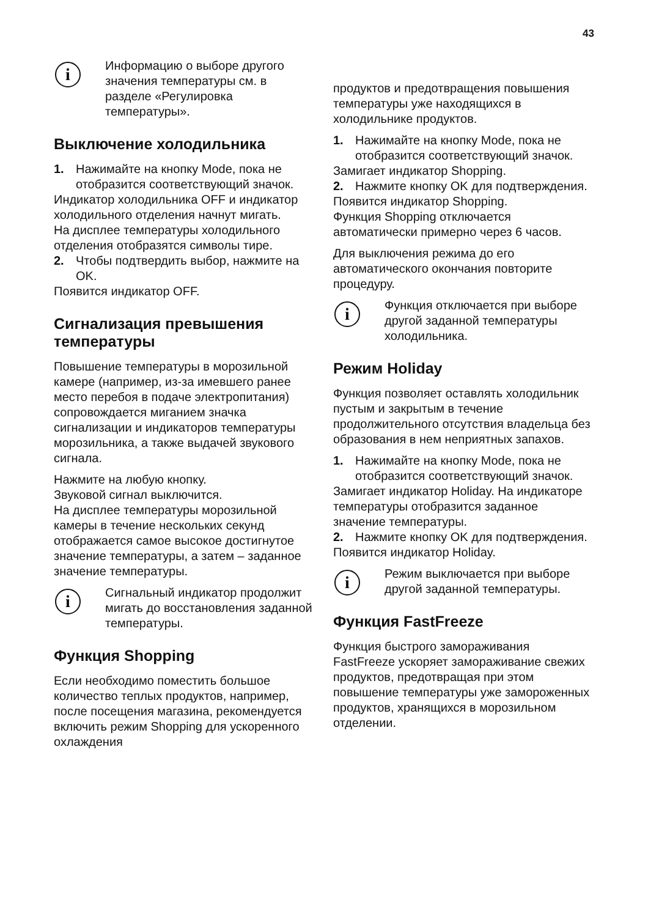43
i
Информацию о выборе другого значения температуры см. в разделе «Регулировка температуры».
Выключение холодильника
1. Нажимайте на кнопку Mode, пока не отобразится соответствующий значок.
Индикатор холодильника OFF и индикатор холодильного отделения начнут мигать.
На дисплее температуры холодильного отделения отобразятся символы тире.
2. Чтобы подтвердить выбор, нажмите на OK.
Появится индикатор OFF.
Сигнализация превышения температуры
Повышение температуры в морозильной камере (например, из-за имевшего ранее место перебоя в подаче электропитания) сопровождается миганием значка сигнализации и индикаторов температуры морозильника, а также выдачей звукового сигнала.
Нажмите на любую кнопку.
Звуковой сигнал выключится.
На дисплее температуры морозильной камеры в течение нескольких секунд отображается самое высокое достигнутое значение температуры, а затем – заданное значение температуры.
i
Сигнальный индикатор продолжит мигать до восстановления заданной температуры.
Функция Shopping
Если необходимо поместить большое количество теплых продуктов, например, после посещения магазина, рекомендуется включить режим Shopping для ускоренного охлаждения
продуктов и предотвращения повышения температуры уже находящихся в холодильнике продуктов.
1. Нажимайте на кнопку Mode, пока не отобразится соответствующий значок.
Замигает индикатор Shopping.
2. Нажмите кнопку OK для подтверждения.
Появится индикатор Shopping.
Функция Shopping отключается автоматически примерно через 6 часов.
Для выключения режима до его автоматического окончания повторите процедуру.
i
Функция отключается при выборе другой заданной температуры холодильника.
Режим Holiday
Функция позволяет оставлять холодильник пустым и закрытым в течение продолжительного отсутствия владельца без образования в нем неприятных запахов.
1. Нажимайте на кнопку Mode, пока не отобразится соответствующий значок.
Замигает индикатор Holiday. На индикаторе температуры отобразится заданное значение температуры.
2. Нажмите кнопку OK для подтверждения.
Появится индикатор Holiday.
i
Режим выключается при выборе другой заданной температуры.
Функция FastFreeze
Функция быстрого замораживания FastFreeze ускоряет замораживание свежих продуктов, предотвращая при этом повышение температуры уже замороженных продуктов, хранящихся в морозильном отделении.